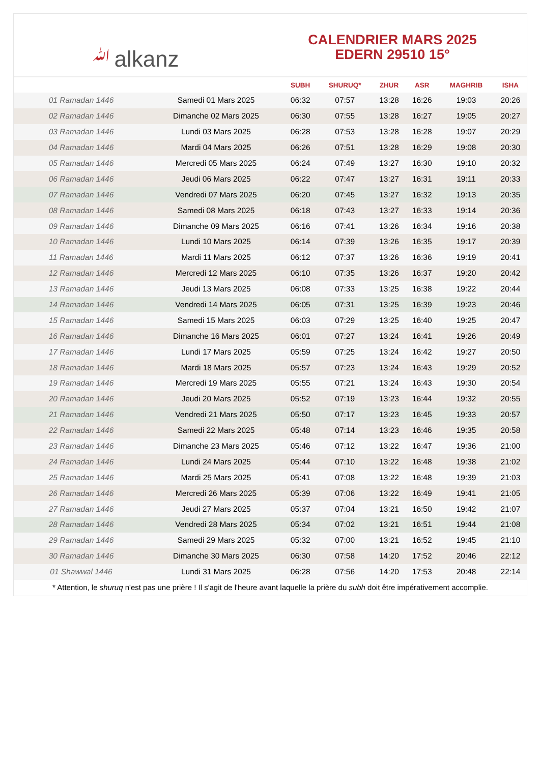ﷲalkanz
CALENDRIER MARS 2025
EDERN 29510 15°
| | | SUBH | SHURUQ* | ZHUR | ASR | MAGHRIB | ISHA |
| --- | --- | --- | --- | --- | --- | --- | --- |
| 01 Ramadan 1446 | Samedi 01 Mars 2025 | 06:32 | 07:57 | 13:28 | 16:26 | 19:03 | 20:26 |
| 02 Ramadan 1446 | Dimanche 02 Mars 2025 | 06:30 | 07:55 | 13:28 | 16:27 | 19:05 | 20:27 |
| 03 Ramadan 1446 | Lundi 03 Mars 2025 | 06:28 | 07:53 | 13:28 | 16:28 | 19:07 | 20:29 |
| 04 Ramadan 1446 | Mardi 04 Mars 2025 | 06:26 | 07:51 | 13:28 | 16:29 | 19:08 | 20:30 |
| 05 Ramadan 1446 | Mercredi 05 Mars 2025 | 06:24 | 07:49 | 13:27 | 16:30 | 19:10 | 20:32 |
| 06 Ramadan 1446 | Jeudi 06 Mars 2025 | 06:22 | 07:47 | 13:27 | 16:31 | 19:11 | 20:33 |
| 07 Ramadan 1446 | Vendredi 07 Mars 2025 | 06:20 | 07:45 | 13:27 | 16:32 | 19:13 | 20:35 |
| 08 Ramadan 1446 | Samedi 08 Mars 2025 | 06:18 | 07:43 | 13:27 | 16:33 | 19:14 | 20:36 |
| 09 Ramadan 1446 | Dimanche 09 Mars 2025 | 06:16 | 07:41 | 13:26 | 16:34 | 19:16 | 20:38 |
| 10 Ramadan 1446 | Lundi 10 Mars 2025 | 06:14 | 07:39 | 13:26 | 16:35 | 19:17 | 20:39 |
| 11 Ramadan 1446 | Mardi 11 Mars 2025 | 06:12 | 07:37 | 13:26 | 16:36 | 19:19 | 20:41 |
| 12 Ramadan 1446 | Mercredi 12 Mars 2025 | 06:10 | 07:35 | 13:26 | 16:37 | 19:20 | 20:42 |
| 13 Ramadan 1446 | Jeudi 13 Mars 2025 | 06:08 | 07:33 | 13:25 | 16:38 | 19:22 | 20:44 |
| 14 Ramadan 1446 | Vendredi 14 Mars 2025 | 06:05 | 07:31 | 13:25 | 16:39 | 19:23 | 20:46 |
| 15 Ramadan 1446 | Samedi 15 Mars 2025 | 06:03 | 07:29 | 13:25 | 16:40 | 19:25 | 20:47 |
| 16 Ramadan 1446 | Dimanche 16 Mars 2025 | 06:01 | 07:27 | 13:24 | 16:41 | 19:26 | 20:49 |
| 17 Ramadan 1446 | Lundi 17 Mars 2025 | 05:59 | 07:25 | 13:24 | 16:42 | 19:27 | 20:50 |
| 18 Ramadan 1446 | Mardi 18 Mars 2025 | 05:57 | 07:23 | 13:24 | 16:43 | 19:29 | 20:52 |
| 19 Ramadan 1446 | Mercredi 19 Mars 2025 | 05:55 | 07:21 | 13:24 | 16:43 | 19:30 | 20:54 |
| 20 Ramadan 1446 | Jeudi 20 Mars 2025 | 05:52 | 07:19 | 13:23 | 16:44 | 19:32 | 20:55 |
| 21 Ramadan 1446 | Vendredi 21 Mars 2025 | 05:50 | 07:17 | 13:23 | 16:45 | 19:33 | 20:57 |
| 22 Ramadan 1446 | Samedi 22 Mars 2025 | 05:48 | 07:14 | 13:23 | 16:46 | 19:35 | 20:58 |
| 23 Ramadan 1446 | Dimanche 23 Mars 2025 | 05:46 | 07:12 | 13:22 | 16:47 | 19:36 | 21:00 |
| 24 Ramadan 1446 | Lundi 24 Mars 2025 | 05:44 | 07:10 | 13:22 | 16:48 | 19:38 | 21:02 |
| 25 Ramadan 1446 | Mardi 25 Mars 2025 | 05:41 | 07:08 | 13:22 | 16:48 | 19:39 | 21:03 |
| 26 Ramadan 1446 | Mercredi 26 Mars 2025 | 05:39 | 07:06 | 13:22 | 16:49 | 19:41 | 21:05 |
| 27 Ramadan 1446 | Jeudi 27 Mars 2025 | 05:37 | 07:04 | 13:21 | 16:50 | 19:42 | 21:07 |
| 28 Ramadan 1446 | Vendredi 28 Mars 2025 | 05:34 | 07:02 | 13:21 | 16:51 | 19:44 | 21:08 |
| 29 Ramadan 1446 | Samedi 29 Mars 2025 | 05:32 | 07:00 | 13:21 | 16:52 | 19:45 | 21:10 |
| 30 Ramadan 1446 | Dimanche 30 Mars 2025 | 06:30 | 07:58 | 14:20 | 17:52 | 20:46 | 22:12 |
| 01 Shawwal 1446 | Lundi 31 Mars 2025 | 06:28 | 07:56 | 14:20 | 17:53 | 20:48 | 22:14 |
* Attention, le shuruq n'est pas une prière ! Il s'agit de l'heure avant laquelle la prière du subh doit être impérativement accomplie.